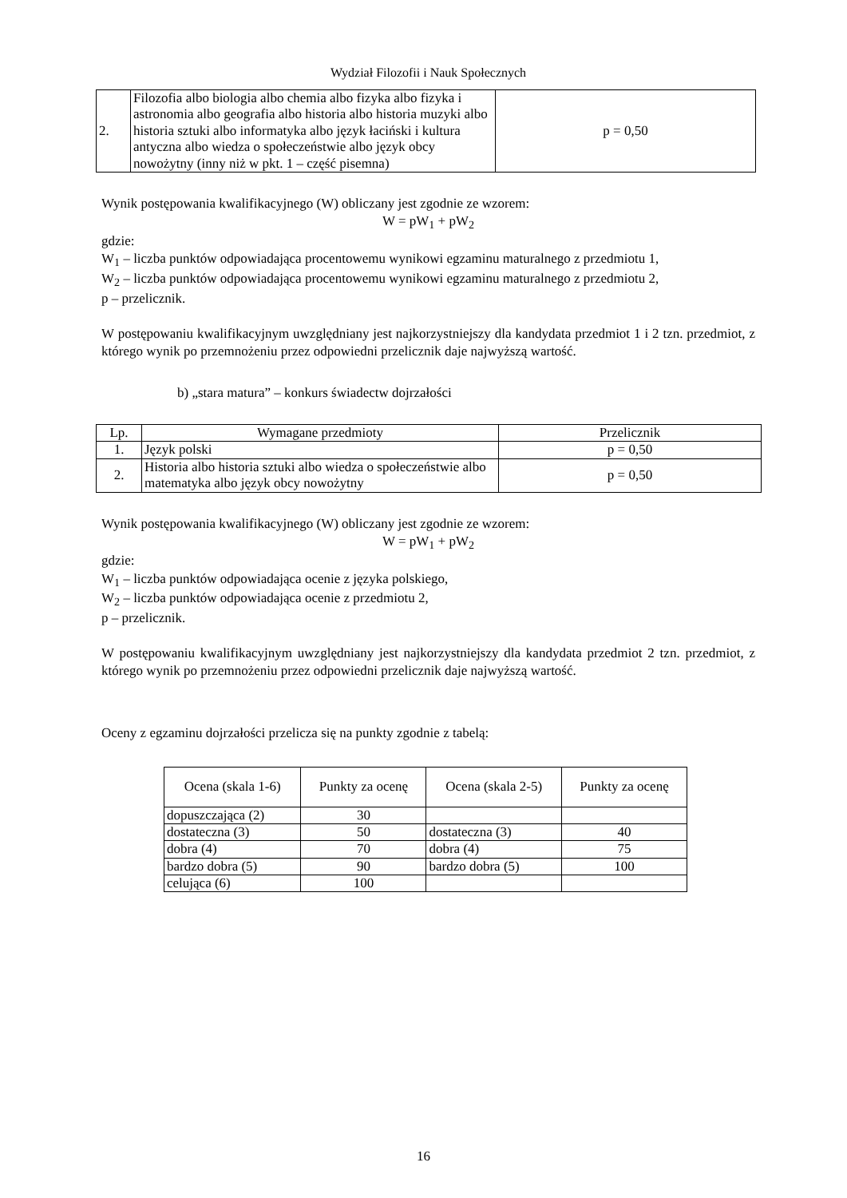Wydział Filozofii i Nauk Społecznych
| 2. | Filozofia albo biologia albo chemia albo fizyka albo fizyka i astronomia albo geografia albo historia albo historia muzyki albo historia sztuki albo informatyka albo język łaciński i kultura antyczna albo wiedza o społeczeństwie albo język obcy nowożytny (inny niż w pkt. 1 – część pisemna) | p = 0,50 |
Wynik postępowania kwalifikacyjnego (W) obliczany jest zgodnie ze wzorem:
W = pW<sub>1</sub> + pW<sub>2</sub>
gdzie:
W<sub>1</sub> – liczba punktów odpowiadająca procentowemu wynikowi egzaminu maturalnego z przedmiotu 1,
W<sub>2</sub> – liczba punktów odpowiadająca procentowemu wynikowi egzaminu maturalnego z przedmiotu 2,
p – przelicznik.
W postępowaniu kwalifikacyjnym uwzględniany jest najkorzystniejszy dla kandydata przedmiot 1 i 2 tzn. przedmiot, z którego wynik po przemnożeniu przez odpowiedni przelicznik daje najwyższą wartość.
b) „stara matura” – konkurs świadectw dojrzałości
| Lp. | Wymagane przedmioty | Przelicznik |
| 1. | Język polski | p = 0,50 |
| 2. | Historia albo historia sztuki albo wiedza o społeczeństwie albo matematyka albo język obcy nowożytny | p = 0,50 |
Wynik postępowania kwalifikacyjnego (W) obliczany jest zgodnie ze wzorem:
W = pW<sub>1</sub> + pW<sub>2</sub>
gdzie:
W<sub>1</sub> – liczba punktów odpowiadająca ocenie z języka polskiego,
W<sub>2</sub> – liczba punktów odpowiadająca ocenie z przedmiotu 2,
p – przelicznik.
W postępowaniu kwalifikacyjnym uwzględniany jest najkorzystniejszy dla kandydata przedmiot 2 tzn. przedmiot, z którego wynik po przemnożeniu przez odpowiedni przelicznik daje najwyższą wartość.
Oceny z egzaminu dojrzałości przelicza się na punkty zgodnie z tabelą:
| Ocena (skala 1-6) | Punkty za ocenę | Ocena (skala 2-5) | Punkty za ocenę |
| dopuszczająca (2) | 30 | | |
| dostateczna (3) | 50 | dostateczna (3) | 40 |
| dobra (4) | 70 | dobra (4) | 75 |
| bardzo dobra (5) | 90 | bardzo dobra (5) | 100 |
| celująca (6) | 100 | | |
16